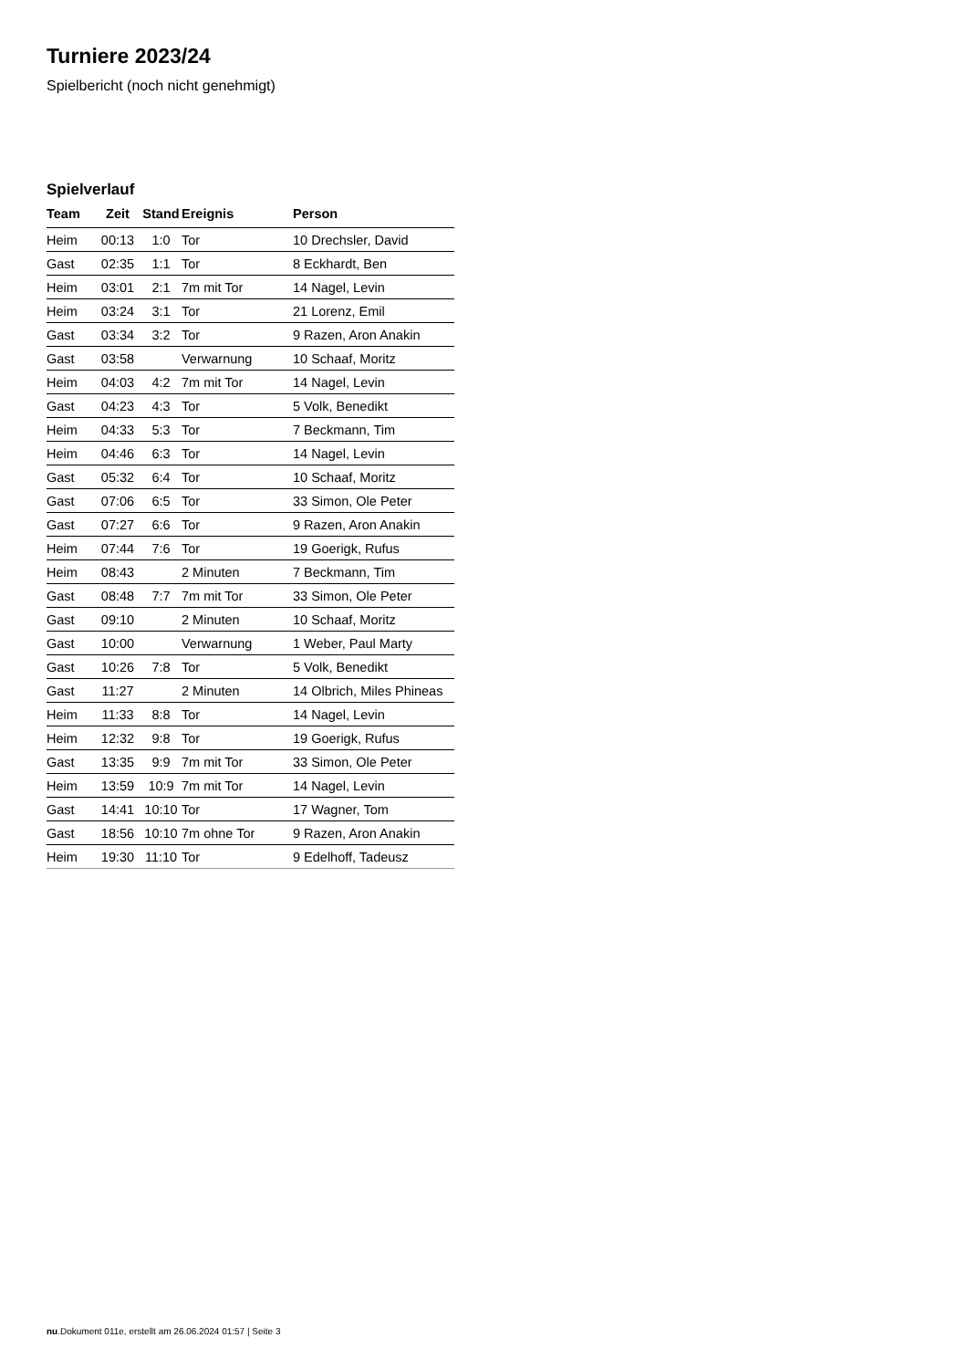Turniere 2023/24
Spielbericht (noch nicht genehmigt)
Spielverlauf
| Team | Zeit | Stand | Ereignis | Person |
| --- | --- | --- | --- | --- |
| Heim | 00:13 | 1:0 | Tor | 10 Drechsler, David |
| Gast | 02:35 | 1:1 | Tor | 8 Eckhardt, Ben |
| Heim | 03:01 | 2:1 | 7m mit Tor | 14 Nagel, Levin |
| Heim | 03:24 | 3:1 | Tor | 21 Lorenz, Emil |
| Gast | 03:34 | 3:2 | Tor | 9 Razen, Aron Anakin |
| Gast | 03:58 | | Verwarnung | 10 Schaaf, Moritz |
| Heim | 04:03 | 4:2 | 7m mit Tor | 14 Nagel, Levin |
| Gast | 04:23 | 4:3 | Tor | 5 Volk, Benedikt |
| Heim | 04:33 | 5:3 | Tor | 7 Beckmann, Tim |
| Heim | 04:46 | 6:3 | Tor | 14 Nagel, Levin |
| Gast | 05:32 | 6:4 | Tor | 10 Schaaf, Moritz |
| Gast | 07:06 | 6:5 | Tor | 33 Simon, Ole Peter |
| Gast | 07:27 | 6:6 | Tor | 9 Razen, Aron Anakin |
| Heim | 07:44 | 7:6 | Tor | 19 Goerigk, Rufus |
| Heim | 08:43 | | 2 Minuten | 7 Beckmann, Tim |
| Gast | 08:48 | 7:7 | 7m mit Tor | 33 Simon, Ole Peter |
| Gast | 09:10 | | 2 Minuten | 10 Schaaf, Moritz |
| Gast | 10:00 | | Verwarnung | 1 Weber, Paul Marty |
| Gast | 10:26 | 7:8 | Tor | 5 Volk, Benedikt |
| Gast | 11:27 | | 2 Minuten | 14 Olbrich, Miles Phineas |
| Heim | 11:33 | 8:8 | Tor | 14 Nagel, Levin |
| Heim | 12:32 | 9:8 | Tor | 19 Goerigk, Rufus |
| Gast | 13:35 | 9:9 | 7m mit Tor | 33 Simon, Ole Peter |
| Heim | 13:59 | 10:9 | 7m mit Tor | 14 Nagel, Levin |
| Gast | 14:41 | 10:10 | Tor | 17 Wagner, Tom |
| Gast | 18:56 | 10:10 | 7m ohne Tor | 9 Razen, Aron Anakin |
| Heim | 19:30 | 11:10 | Tor | 9 Edelhoff, Tadeusz |
nu.Dokument 011e, erstellt am 26.06.2024 01:57 | Seite 3